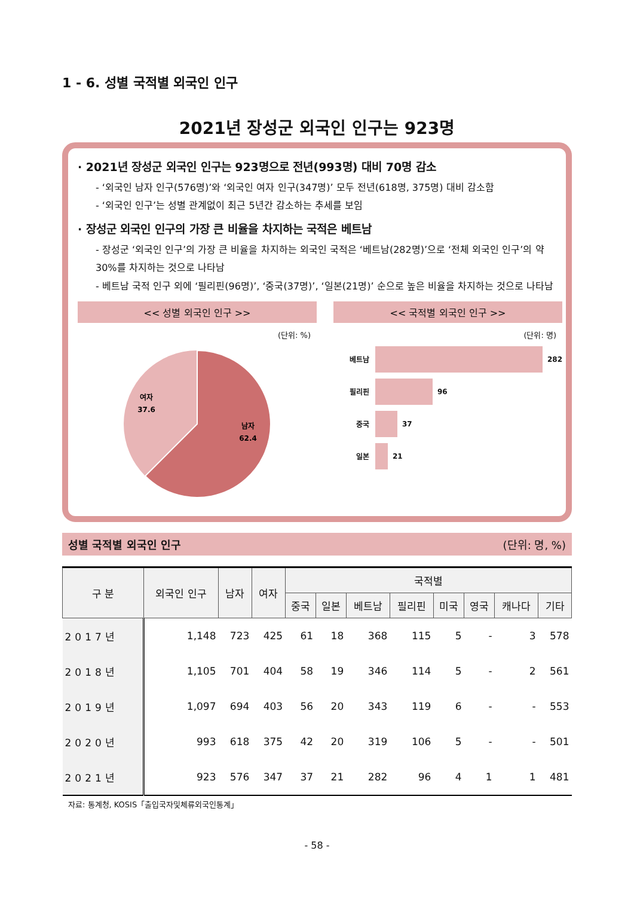1 - 6. 성별 국적별 외국인 인구
2021년 장성군 외국인 인구는 923명
· 2021년 장성군 외국인 인구는 923명으로 전년(993명) 대비 70명 감소
- ‘외국인 남자 인구(576명)’와 ‘외국인 여자 인구(347명)’ 모두 전년(618명, 375명) 대비 감소함
- ‘외국인 인구’는 성별 관계없이 최근 5년간 감소하는 추세를 보임
· 장성군 외국인 인구의 가장 큰 비율을 차지하는 국적은 베트남
- 장성군 ‘외국인 인구’의 가장 큰 비율을 차지하는 외국인 국적은 ‘베트남(282명)’으로 ‘전체 외국인 인구’의 약 30%를 차지하는 것으로 나타남
- 베트남 국적 인구 외에 ‘필리핀(96명)’, ‘중국(37명)’, ‘일본(21명)’ 순으로 높은 비율을 차지하는 것으로 나타남
<< 성별 외국인 인구 >>
(단위: %)
여자
37.6
남자
62.4
<< 국적별 외국인 인구 >>
(단위: 명)
베트남
282
필리핀
96
중국
37
일본
21
성별 국적별 외국인 인구 (단위: 명, %)
| 구 분 | 외국인 인구 | 남자 | 여자 | 국적별 | | | | | | | |
| --- | --- | --- | --- | --- | --- | --- | --- | --- | --- | --- | --- |
| | | | | 중국 | 일본 | 베트남 | 필리핀 | 미국 | 영국 | 캐나다 | 기타 |
| 2017년 | 1,148 | 723 | 425 | 61 | 18 | 368 | 115 | 5 | - | 3 | 578 |
| 2018년 | 1,105 | 701 | 404 | 58 | 19 | 346 | 114 | 5 | - | 2 | 561 |
| 2019년 | 1,097 | 694 | 403 | 56 | 20 | 343 | 119 | 6 | - | - | 553 |
| 2020년 | 993 | 618 | 375 | 42 | 20 | 319 | 106 | 5 | - | - | 501 |
| 2021년 | 923 | 576 | 347 | 37 | 21 | 282 | 96 | 4 | 1 | 1 | 481 |
자료: 통계청, KOSIS「출입국자및체류외국인통계」
- 58 -